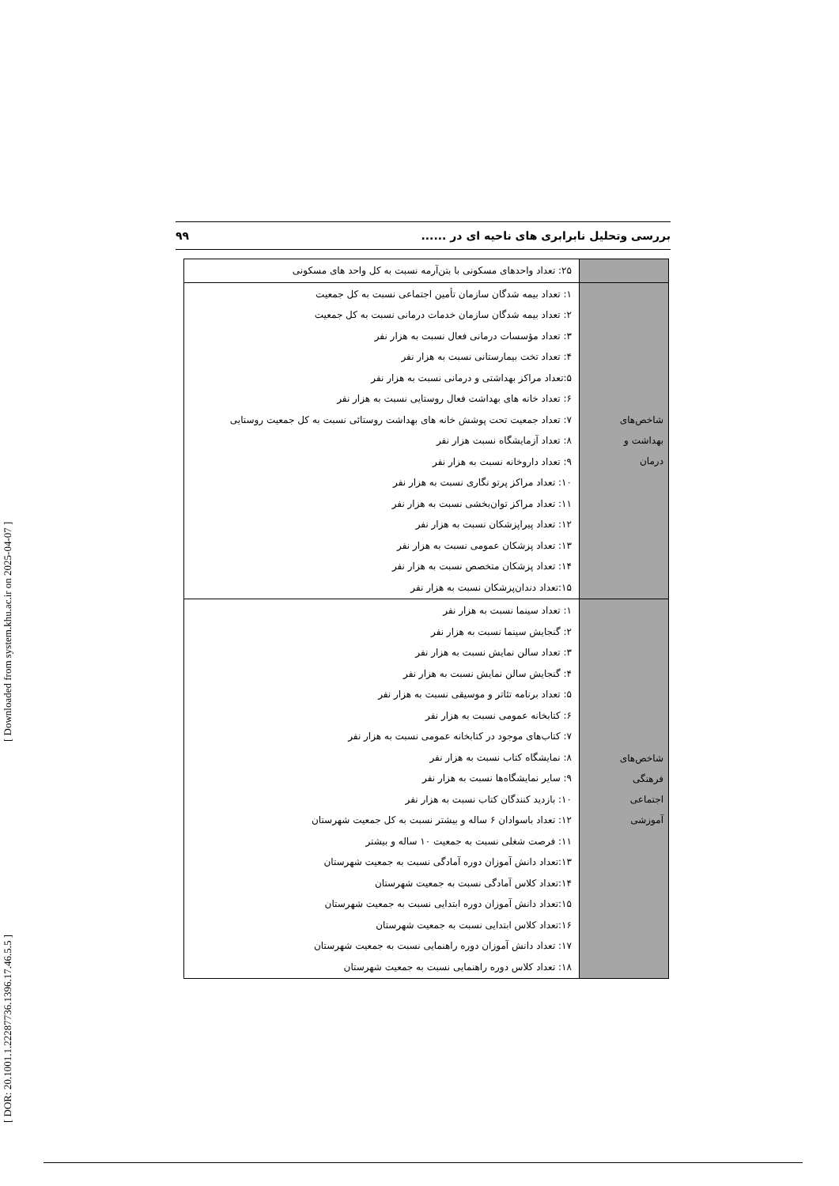[ DOR: 20.1001.1.22287736.1396.17.46.5.5 ] [ Downloaded from system.khu.ac.ir on 2025-04-07 ]
بررسی وتحلیل نابرابری های ناحیه ای در ...... ۹۹
| | ۲۵: تعداد واحدهای مسکونی با بتن‌آرمه نسبت به کل واحد های مسکونی |
| شاخص‌های بهداشت و درمان | ۱: تعداد بیمه شدگان سازمان تأمین اجتماعی نسبت به کل جمعیت ۲: تعداد بیمه شدگان سازمان خدمات درمانی نسبت به کل جمعیت ۳: تعداد مؤسسات درمانی فعال نسبت به هزار نفر ۴: تعداد تخت بیمارستانی نسبت به هزار نفر ۵:تعداد مراکز بهداشتی و درمانی نسبت به هزار نفر ۶: تعداد خانه های بهداشت فعال روستایی نسبت به هزار نفر ۷: تعداد جمعیت تحت پوشش خانه های بهداشت روستائی نسبت به کل جمعیت روستایی ۸: تعداد آزمایشگاه نسبت هزار نفر ۹: تعداد داروخانه نسبت به هزار نفر ۱۰: تعداد مراکز پرتو نگاری نسبت به هزار نفر ۱۱: تعداد مراکز توان‌بخشی نسبت به هزار نفر ۱۲: تعداد پیراپزشکان نسبت به هزار نفر ۱۳: تعداد پزشکان عمومی نسبت به هزار نفر ۱۴: تعداد پزشکان متخصص نسبت به هزار نفر ۱۵:تعداد دندان‌پزشکان نسبت به هزار نفر |
| شاخص‌های فرهنگی اجتماعی آموزشی | ۱: تعداد سینما نسبت به هزار نفر ۲: گنجایش سینما نسبت به هزار نفر ۳: تعداد سالن نمایش نسبت به هزار نفر ۴: گنجایش سالن نمایش نسبت به هزار نفر ۵: تعداد برنامه تئاتر و موسیقی نسبت به هزار نفر ۶: کتابخانه عمومی نسبت به هزار نفر ۷: کتاب‌های موجود در کتابخانه عمومی نسبت به هزار نفر ۸: نمایشگاه کتاب نسبت به هزار نفر ۹: سایر نمایشگاه‌ها نسبت به هزار نفر ۱۰: بازدید کنندگان کتاب نسبت به هزار نفر ۱۲: تعداد باسوادان ۶ ساله و بیشتر نسبت به کل جمعیت شهرستان ۱۱: فرصت شغلی نسبت به جمعیت ۱۰ ساله و بیشتر ۱۳:تعداد دانش آموزان دوره آمادگی نسبت به جمعیت شهرستان ۱۴:تعداد کلاس آمادگی نسبت به جمعیت شهرستان ۱۵:تعداد دانش آموزان دوره ابتدایی نسبت به جمعیت شهرستان ۱۶:تعداد کلاس ابتدایی نسبت به جمعیت شهرستان ۱۷: تعداد دانش آموزان دوره راهنمایی نسبت به جمعیت شهرستان ۱۸: تعداد کلاس دوره راهنمایی نسبت به جمعیت شهرستان |